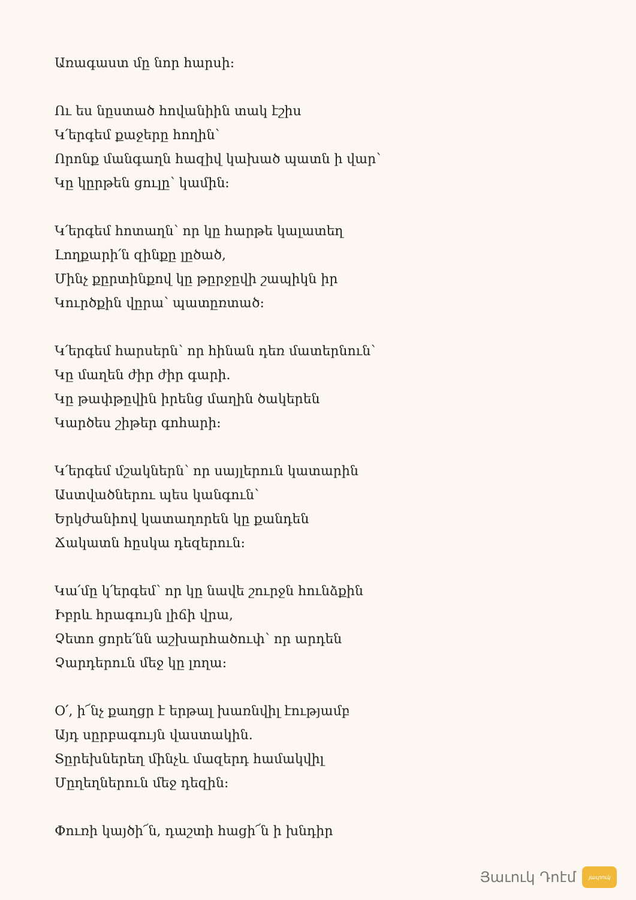Առագաստ մը նոր հարսի:
Ու ես նըստած հովանիին տակ էշիս
Կ՛երգեմ քաջերը հողին՝
Որոնք մանգաղն հազիվ կախած պատն ի վար՝
Կը կըրթեն ցուլը՝ կամին:
Կ՛երգեմ հոտաղն՝ որ կը հարթե կալատեղ
Լողքարի՛ն զինքը լըծած,
Մինչ քըրտինքով կը թըրջըվի շապիկն իր
Կուրծքին վըրա՝ պատըռտած:
Կ՛երգեմ հարսերն՝ որ հինան դեռ մատերնուն՝
Կը մաղեն ժիր ժիր գարի.
Կը թափթըվին իրենց մաղին ծակերեն
Կարծես շիթեր գոհարի:
Կ՛երգեմ մշակներն՝ որ սայլերուն կատարին
Աստվածներու պես կանգուն՝
Երկժանիով կատաղորեն կը քանդեն
Ճակատն հըսկա դեզերուն:
Կա՛մը կ՛երգեմ՝ որ կը նավե շուրջն հունձքին
Իբրև հրագույն լիճի վրա,
Չետո ցորե՛նն աշխարհածուփ՝ որ արդեն
Չարդերուն մեջ կը լողա:
Օ՛, ի՜նչ քաղցր է երթալ խառնվիլ էությամբ
Այդ սըրբագույն վաստակին.
Տըրեխներեղ մինչև մազերդ համակվիլ
Մըղեղներուն մեջ դեզին:
Փուռի կայծի՜ն, դաշտի հացի՜ն ի խնդիր
Յաւուկ Դոէմ
յաւրուկ